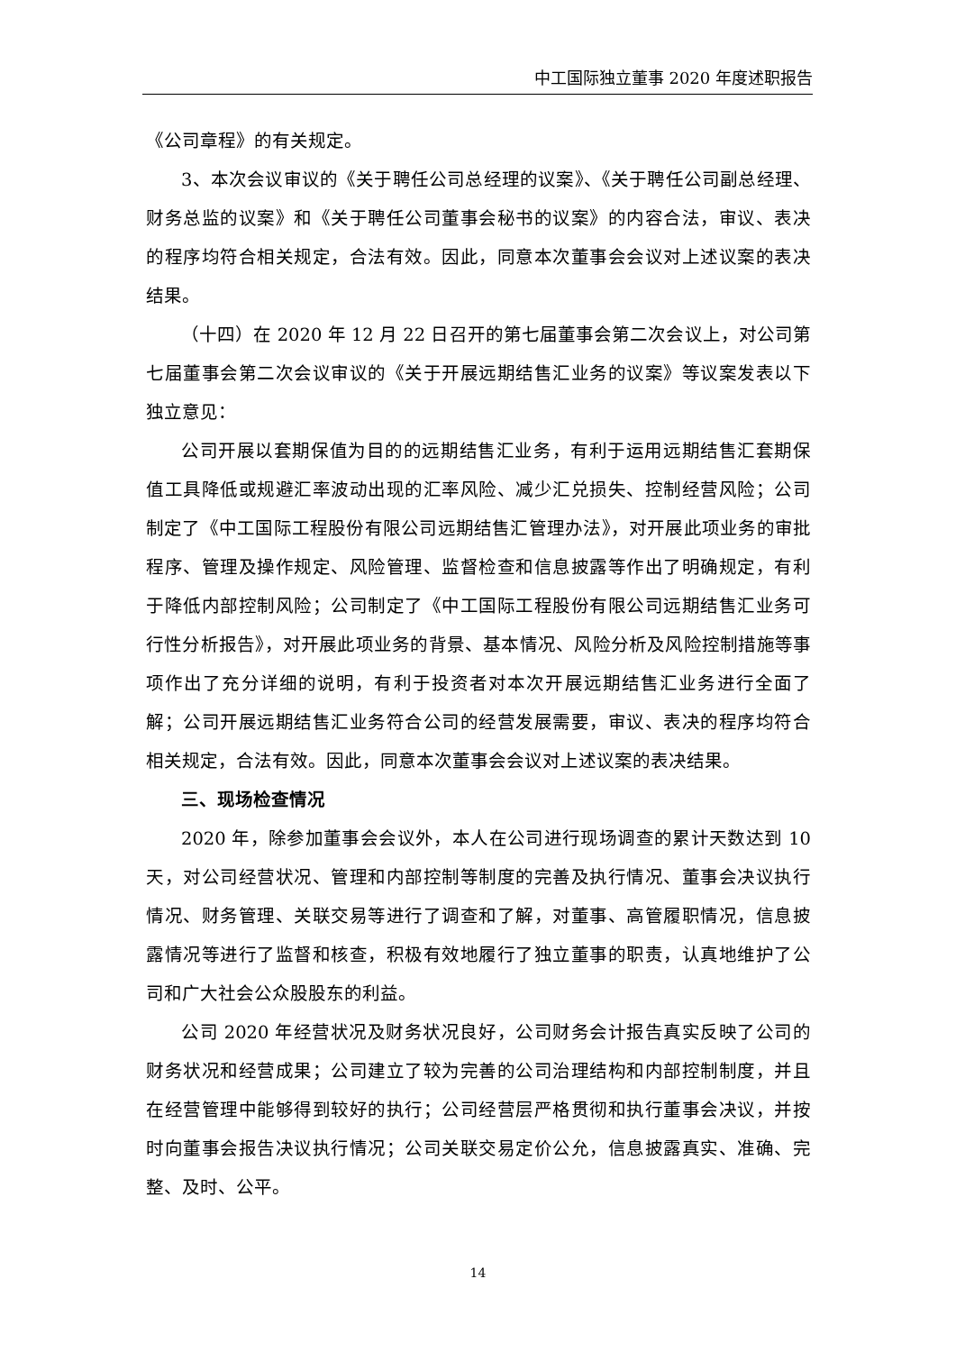中工国际独立董事 2020 年度述职报告
《公司章程》的有关规定。
3、本次会议审议的《关于聘任公司总经理的议案》、《关于聘任公司副总经理、财务总监的议案》和《关于聘任公司董事会秘书的议案》的内容合法，审议、表决的程序均符合相关规定，合法有效。因此，同意本次董事会会议对上述议案的表决结果。
（十四）在 2020 年 12 月 22 日召开的第七届董事会第二次会议上，对公司第七届董事会第二次会议审议的《关于开展远期结售汇业务的议案》等议案发表以下独立意见：
公司开展以套期保值为目的的远期结售汇业务，有利于运用远期结售汇套期保值工具降低或规避汇率波动出现的汇率风险、减少汇兑损失、控制经营风险；公司制定了《中工国际工程股份有限公司远期结售汇管理办法》，对开展此项业务的审批程序、管理及操作规定、风险管理、监督检查和信息披露等作出了明确规定，有利于降低内部控制风险；公司制定了《中工国际工程股份有限公司远期结售汇业务可行性分析报告》，对开展此项业务的背景、基本情况、风险分析及风险控制措施等事项作出了充分详细的说明，有利于投资者对本次开展远期结售汇业务进行全面了解；公司开展远期结售汇业务符合公司的经营发展需要，审议、表决的程序均符合相关规定，合法有效。因此，同意本次董事会会议对上述议案的表决结果。
三、现场检查情况
2020 年，除参加董事会会议外，本人在公司进行现场调查的累计天数达到 10 天，对公司经营状况、管理和内部控制等制度的完善及执行情况、董事会决议执行情况、财务管理、关联交易等进行了调查和了解，对董事、高管履职情况，信息披露情况等进行了监督和核查，积极有效地履行了独立董事的职责，认真地维护了公司和广大社会公众股股东的利益。
公司 2020 年经营状况及财务状况良好，公司财务会计报告真实反映了公司的财务状况和经营成果；公司建立了较为完善的公司治理结构和内部控制制度，并且在经营管理中能够得到较好的执行；公司经营层严格贯彻和执行董事会决议，并按时向董事会报告决议执行情况；公司关联交易定价公允，信息披露真实、准确、完整、及时、公平。
14